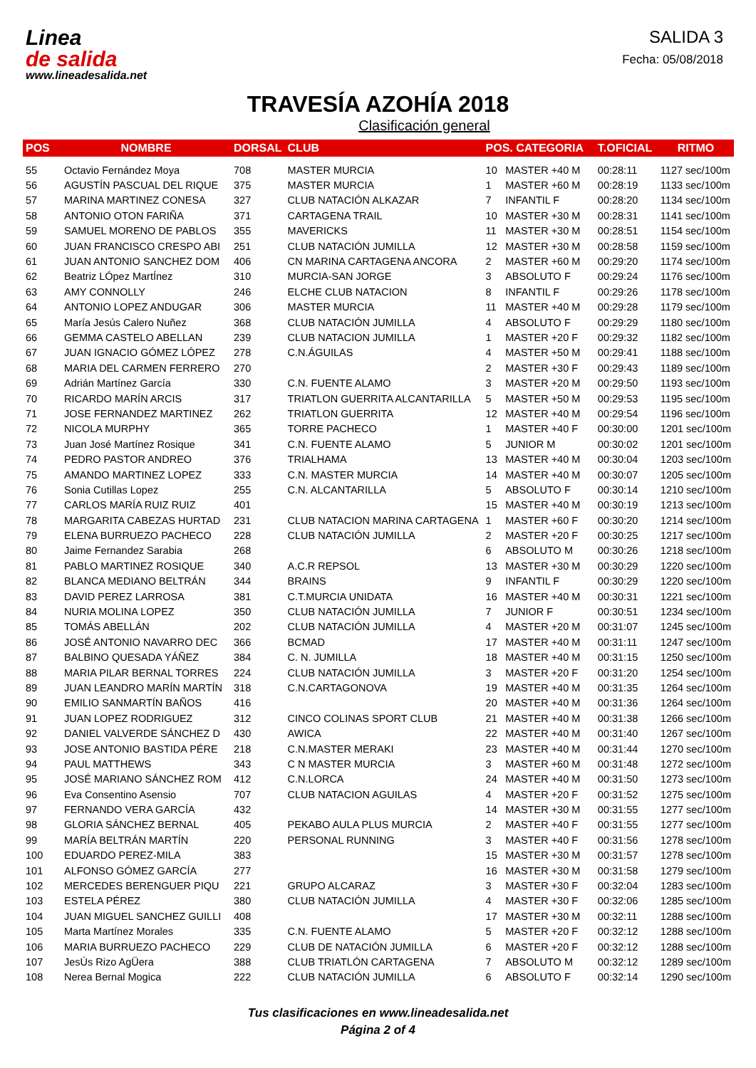Linea
de salida
www.lineadesalida.net
SALIDA 3
Fecha: 05/08/2018
TRAVESÍA AZOHÍA 2018
Clasificación general
| POS | NOMBRE | DORSAL | CLUB | POS. CATEGORIA | | T.OFICIAL | RITMO |
| --- | --- | --- | --- | --- | --- | --- | --- |
| 55 | Octavio Fernández Moya | 708 | MASTER MURCIA | 10 | MASTER +40 M | 00:28:11 | 1127 sec/100m |
| 56 | AGUSTÍN PASCUAL DEL RIQUE | 375 | MASTER MURCIA | 1 | MASTER +60 M | 00:28:19 | 1133 sec/100m |
| 57 | MARINA MARTINEZ CONESA | 327 | CLUB NATACIÓN ALKAZAR | 7 | INFANTIL F | 00:28:20 | 1134 sec/100m |
| 58 | ANTONIO OTON FARIÑA | 371 | CARTAGENA TRAIL | 10 | MASTER +30 M | 00:28:31 | 1141 sec/100m |
| 59 | SAMUEL MORENO DE PABLOS | 355 | MAVERICKS | 11 | MASTER +30 M | 00:28:51 | 1154 sec/100m |
| 60 | JUAN FRANCISCO CRESPO ABI | 251 | CLUB NATACIÓN JUMILLA | 12 | MASTER +30 M | 00:28:58 | 1159 sec/100m |
| 61 | JUAN ANTONIO SANCHEZ DOM | 406 | CN MARINA CARTAGENA ANCORA | 2 | MASTER +60 M | 00:29:20 | 1174 sec/100m |
| 62 | Beatriz LÓpez MartÍnez | 310 | MURCIA-SAN JORGE | 3 | ABSOLUTO F | 00:29:24 | 1176 sec/100m |
| 63 | AMY CONNOLLY | 246 | ELCHE CLUB NATACION | 8 | INFANTIL F | 00:29:26 | 1178 sec/100m |
| 64 | ANTONIO LOPEZ ANDUGAR | 306 | MASTER MURCIA | 11 | MASTER +40 M | 00:29:28 | 1179 sec/100m |
| 65 | María Jesús Calero Nuñez | 368 | CLUB NATACIÓN JUMILLA | 4 | ABSOLUTO F | 00:29:29 | 1180 sec/100m |
| 66 | GEMMA CASTELO ABELLAN | 239 | CLUB NATACION JUMILLA | 1 | MASTER +20 F | 00:29:32 | 1182 sec/100m |
| 67 | JUAN IGNACIO GÓMEZ LÓPEZ | 278 | C.N.ÁGUILAS | 4 | MASTER +50 M | 00:29:41 | 1188 sec/100m |
| 68 | MARIA DEL CARMEN FERRERO | 270 | | 2 | MASTER +30 F | 00:29:43 | 1189 sec/100m |
| 69 | Adrián Martínez García | 330 | C.N. FUENTE ALAMO | 3 | MASTER +20 M | 00:29:50 | 1193 sec/100m |
| 70 | RICARDO MARÍN ARCIS | 317 | TRIATLON GUERRITA ALCANTARILLA | 5 | MASTER +50 M | 00:29:53 | 1195 sec/100m |
| 71 | JOSE FERNANDEZ MARTINEZ | 262 | TRIATLON GUERRITA | 12 | MASTER +40 M | 00:29:54 | 1196 sec/100m |
| 72 | NICOLA MURPHY | 365 | TORRE PACHECO | 1 | MASTER +40 F | 00:30:00 | 1201 sec/100m |
| 73 | Juan José Martínez Rosique | 341 | C.N. FUENTE ALAMO | 5 | JUNIOR M | 00:30:02 | 1201 sec/100m |
| 74 | PEDRO PASTOR ANDREO | 376 | TRIALHAMA | 13 | MASTER +40 M | 00:30:04 | 1203 sec/100m |
| 75 | AMANDO MARTINEZ LOPEZ | 333 | C.N. MASTER MURCIA | 14 | MASTER +40 M | 00:30:07 | 1205 sec/100m |
| 76 | Sonia Cutillas Lopez | 255 | C.N. ALCANTARILLA | 5 | ABSOLUTO F | 00:30:14 | 1210 sec/100m |
| 77 | CARLOS MARÍA RUIZ RUIZ | 401 | | 15 | MASTER +40 M | 00:30:19 | 1213 sec/100m |
| 78 | MARGARITA CABEZAS HURTAD | 231 | CLUB NATACION MARINA CARTAGENA | 1 | MASTER +60 F | 00:30:20 | 1214 sec/100m |
| 79 | ELENA BURRUEZO PACHECO | 228 | CLUB NATACIÓN JUMILLA | 2 | MASTER +20 F | 00:30:25 | 1217 sec/100m |
| 80 | Jaime Fernandez Sarabia | 268 | | 6 | ABSOLUTO M | 00:30:26 | 1218 sec/100m |
| 81 | PABLO MARTINEZ ROSIQUE | 340 | A.C.R REPSOL | 13 | MASTER +30 M | 00:30:29 | 1220 sec/100m |
| 82 | BLANCA MEDIANO BELTRÁN | 344 | BRAINS | 9 | INFANTIL F | 00:30:29 | 1220 sec/100m |
| 83 | DAVID PEREZ LARROSA | 381 | C.T.MURCIA UNIDATA | 16 | MASTER +40 M | 00:30:31 | 1221 sec/100m |
| 84 | NURIA MOLINA LOPEZ | 350 | CLUB NATACIÓN JUMILLA | 7 | JUNIOR F | 00:30:51 | 1234 sec/100m |
| 85 | TOMÁS ABELLÁN | 202 | CLUB NATACIÓN JUMILLA | 4 | MASTER +20 M | 00:31:07 | 1245 sec/100m |
| 86 | JOSÉ ANTONIO NAVARRO DEC | 366 | BCMAD | 17 | MASTER +40 M | 00:31:11 | 1247 sec/100m |
| 87 | BALBINO QUESADA YÁÑEZ | 384 | C. N. JUMILLA | 18 | MASTER +40 M | 00:31:15 | 1250 sec/100m |
| 88 | MARIA PILAR BERNAL TORRES | 224 | CLUB NATACIÓN JUMILLA | 3 | MASTER +20 F | 00:31:20 | 1254 sec/100m |
| 89 | JUAN LEANDRO MARÍN MARTÍN | 318 | C.N.CARTAGONOVA | 19 | MASTER +40 M | 00:31:35 | 1264 sec/100m |
| 90 | EMILIO SANMARTÍN BAÑOS | 416 | | 20 | MASTER +40 M | 00:31:36 | 1264 sec/100m |
| 91 | JUAN LOPEZ RODRIGUEZ | 312 | CINCO COLINAS SPORT CLUB | 21 | MASTER +40 M | 00:31:38 | 1266 sec/100m |
| 92 | DANIEL VALVERDE SÁNCHEZ D | 430 | AWICA | 22 | MASTER +40 M | 00:31:40 | 1267 sec/100m |
| 93 | JOSE ANTONIO BASTIDA PÉRE | 218 | C.N.MASTER MERAKI | 23 | MASTER +40 M | 00:31:44 | 1270 sec/100m |
| 94 | PAUL MATTHEWS | 343 | C N MASTER MURCIA | 3 | MASTER +60 M | 00:31:48 | 1272 sec/100m |
| 95 | JOSÉ MARIANO SÁNCHEZ ROM | 412 | C.N.LORCA | 24 | MASTER +40 M | 00:31:50 | 1273 sec/100m |
| 96 | Eva Consentino Asensio | 707 | CLUB NATACION AGUILAS | 4 | MASTER +20 F | 00:31:52 | 1275 sec/100m |
| 97 | FERNANDO VERA GARCÍA | 432 | | 14 | MASTER +30 M | 00:31:55 | 1277 sec/100m |
| 98 | GLORIA SÁNCHEZ BERNAL | 405 | PEKABO AULA PLUS MURCIA | 2 | MASTER +40 F | 00:31:55 | 1277 sec/100m |
| 99 | MARÍA BELTRÁN MARTÍN | 220 | PERSONAL RUNNING | 3 | MASTER +40 F | 00:31:56 | 1278 sec/100m |
| 100 | EDUARDO PEREZ-MILA | 383 | | 15 | MASTER +30 M | 00:31:57 | 1278 sec/100m |
| 101 | ALFONSO GÓMEZ GARCÍA | 277 | | 16 | MASTER +30 M | 00:31:58 | 1279 sec/100m |
| 102 | MERCEDES BERENGUER PIQU | 221 | GRUPO ALCARAZ | 3 | MASTER +30 F | 00:32:04 | 1283 sec/100m |
| 103 | ESTELA PÉREZ | 380 | CLUB NATACIÓN JUMILLA | 4 | MASTER +30 F | 00:32:06 | 1285 sec/100m |
| 104 | JUAN MIGUEL SANCHEZ GUILLI | 408 | | 17 | MASTER +30 M | 00:32:11 | 1288 sec/100m |
| 105 | Marta Martínez Morales | 335 | C.N. FUENTE ALAMO | 5 | MASTER +20 F | 00:32:12 | 1288 sec/100m |
| 106 | MARIA BURRUEZO PACHECO | 229 | CLUB DE NATACIÓN JUMILLA | 6 | MASTER +20 F | 00:32:12 | 1288 sec/100m |
| 107 | JesÚs Rizo AgÜera | 388 | CLUB TRIATLÓN CARTAGENA | 7 | ABSOLUTO M | 00:32:12 | 1289 sec/100m |
| 108 | Nerea Bernal Mogica | 222 | CLUB NATACIÓN JUMILLA | 6 | ABSOLUTO F | 00:32:14 | 1290 sec/100m |
Tus clasificaciones en www.lineadesalida.net
Página 2 of 4